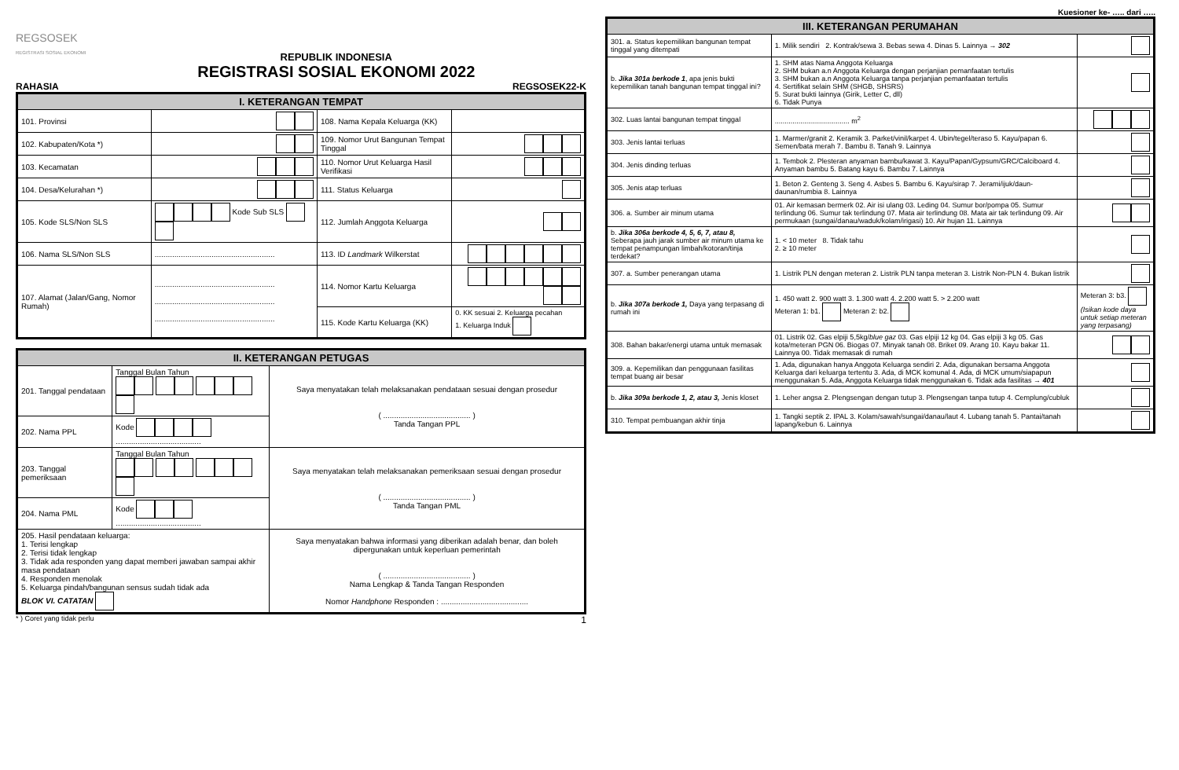REGSOSEK
REGISTRASI SOSIAL EKONOMI
REPUBLIK INDONESIA
REGISTRASI SOSIAL EKONOMI 2022
RAHASIA REGSOSEK22-K
| I. KETERANGAN TEMPAT | | | |
| --- | --- | --- | --- |
| 101. Provinsi | | 108. Nama Kepala Keluarga (KK) | |
| 102. Kabupaten/Kota *) | | 109. Nomor Urut Bangunan Tempat Tinggal | |
| 103. Kecamatan | | 110. Nomor Urut Keluarga Hasil Verifikasi | |
| 104. Desa/Kelurahan *) | | 111. Status Keluarga | |
| 105. Kode SLS/Non SLS | Kode Sub SLS | 112. Jumlah Anggota Keluarga | |
| 106. Nama SLS/Non SLS | ....................................................... | 113. ID Landmark Wilkerstat | |
| 107. Alamat (Jalan/Gang, Nomor Rumah) | ....................................................... ....................................................... ....................................................... | 114. Nomor Kartu Keluarga | |
| | | 115. Kode Kartu Keluarga (KK) | 0. KK sesuai 2. Keluarga pecahan 1. Keluarga Induk |
| II. KETERANGAN PETUGAS | | |
| --- | --- | --- |
| 201. Tanggal pendataan | Tanggal Bulan Tahun | Saya menyatakan telah melaksanakan pendataan sesuai dengan prosedur ( ........................................ ) Tanda Tangan PPL |
| 202. Nama PPL | Kode ....................................... | |
| 203. Tanggal pemeriksaan | Tanggal Bulan Tahun | Saya menyatakan telah melaksanakan pemeriksaan sesuai dengan prosedur ( ........................................ ) Tanda Tangan PML |
| 204. Nama PML | Kode ....................................... | |
| 205. Hasil pendataan keluarga: 1. Terisi lengkap 2. Terisi tidak lengkap 3. Tidak ada responden yang dapat memberi jawaban sampai akhir masa pendataan 4. Responden menolak 5. Keluarga pindah/bangunan sensus sudah tidak ada BLOK VI. CATATAN | | Saya menyatakan bahwa informasi yang diberikan adalah benar, dan boleh dipergunakan untuk keperluan pemerintah ( ........................................ ) Nama Lengkap & Tanda Tangan Responden Nomor Handphone Responden : ........................................ |
* ) Coret yang tidak perlu 1
Kuesioner ke- ….. dari …..
| III. KETERANGAN PERUMAHAN | | |
| --- | --- | --- |
| 301. a. Status kepemilikan bangunan tempat tinggal yang ditempati | 1. Milik sendiri 2. Kontrak/sewa 3. Bebas sewa 4. Dinas 5. Lainnya → 302 | |
| b. Jika 301a berkode 1 , apa jenis bukti kepemilikan tanah bangunan tempat tinggal ini? | 1. SHM atas Nama Anggota Keluarga 2. SHM bukan a.n Anggota Keluarga dengan perjanjian pemanfaatan tertulis 3. SHM bukan a.n Anggota Keluarga tanpa perjanjian pemanfaatan tertulis 4. Sertifikat selain SHM (SHGB, SHSRS) 5. Surat bukti lainnya (Girik, Letter C, dll) 6. Tidak Punya | |
| 302. Luas lantai bangunan tempat tinggal | ...................................... m<sup>2</sup> | |
| 303. Jenis lantai terluas | 1. Marmer/granit 2. Keramik 3. Parket/vinil/karpet 4. Ubin/tegel/teraso 5. Kayu/papan 6. Semen/bata merah 7. Bambu 8. Tanah 9. Lainnya | |
| 304. Jenis dinding terluas | 1. Tembok 2. Plesteran anyaman bambu/kawat 3. Kayu/Papan/Gypsum/GRC/Calciboard 4. Anyaman bambu 5. Batang kayu 6. Bambu 7. Lainnya | |
| 305. Jenis atap terluas | 1. Beton 2. Genteng 3. Seng 4. Asbes 5. Bambu 6. Kayu/sirap 7. Jerami/ijuk/daun-daunan/rumbia 8. Lainnya | |
| 306. a. Sumber air minum utama | 01. Air kemasan bermerk 02. Air isi ulang 03. Leding 04. Sumur bor/pompa 05. Sumur terlindung 06. Sumur tak terlindung 07. Mata air terlindung 08. Mata air tak terlindung 09. Air permukaan (sungai/danau/waduk/kolam/irigasi) 10. Air hujan 11. Lainnya | |
| b. Jika 306a berkode 4, 5, 6, 7, atau 8, Seberapa jauh jarak sumber air minum utama ke tempat penampungan limbah/kotoran/tinja terdekat? | 1. < 10 meter 8. Tidak tahu 2. ≥ 10 meter | |
| 307. a. Sumber penerangan utama | 1. Listrik PLN dengan meteran 2. Listrik PLN tanpa meteran 3. Listrik Non-PLN 4. Bukan listrik | |
| b. Jika 307a berkode 1, Daya yang terpasang di rumah ini | 1. 450 watt 2. 900 watt 3. 1.300 watt 4. 2.200 watt 5. > 2.200 watt Meteran 1: b1. Meteran 2: b2. | Meteran 3: b3. (Isikan kode daya untuk setiap meteran yang terpasang) |
| 308. Bahan bakar/energi utama untuk memasak | 01. Listrik 02. Gas elpiji 5,5kg/ blue gaz 03. Gas elpiji 12 kg 04. Gas elpiji 3 kg 05. Gas kota/meteran PGN 06. Biogas 07. Minyak tanah 08. Briket 09. Arang 10. Kayu bakar 11. Lainnya 00. Tidak memasak di rumah | |
| 309. a. Kepemilikan dan penggunaan fasilitas tempat buang air besar | 1. Ada, digunakan hanya Anggota Keluarga sendiri 2. Ada, digunakan bersama Anggota Keluarga dari keluarga tertentu 3. Ada, di MCK komunal 4. Ada, di MCK umum/siapapun menggunakan 5. Ada, Anggota Keluarga tidak menggunakan 6. Tidak ada fasilitas → 401 | |
| b. Jika 309a berkode 1, 2, atau 3, Jenis kloset | 1. Leher angsa 2. Plengsengan dengan tutup 3. Plengsengan tanpa tutup 4. Cemplung/cubluk | |
| 310. Tempat pembuangan akhir tinja | 1. Tangki septik 2. IPAL 3. Kolam/sawah/sungai/danau/laut 4. Lubang tanah 5. Pantai/tanah lapang/kebun 6. Lainnya | |